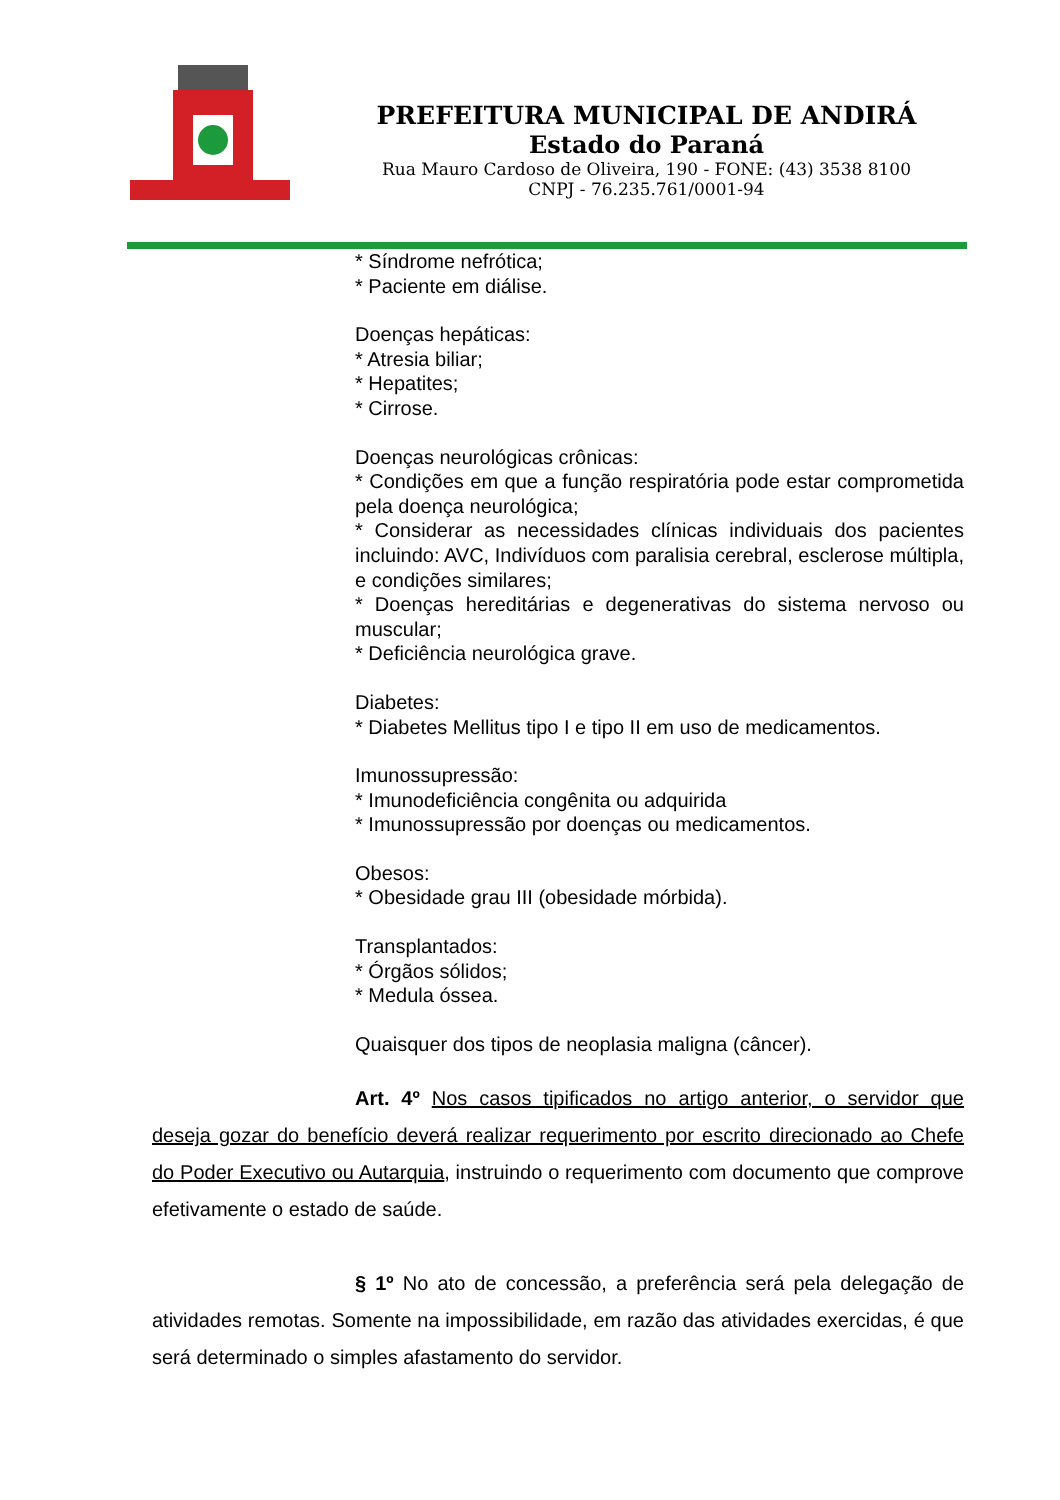PREFEITURA MUNICIPAL DE ANDIRÁ
Estado do Paraná
Rua Mauro Cardoso de Oliveira, 190 - FONE: (43) 3538 8100
CNPJ - 76.235.761/0001-94
* Síndrome nefrótica;
* Paciente em diálise.
Doenças hepáticas:
* Atresia biliar;
* Hepatites;
* Cirrose.
Doenças neurológicas crônicas:
* Condições em que a função respiratória pode estar comprometida pela doença neurológica;
* Considerar as necessidades clínicas individuais dos pacientes incluindo: AVC, Indivíduos com paralisia cerebral, esclerose múltipla, e condições similares;
* Doenças hereditárias e degenerativas do sistema nervoso ou muscular;
* Deficiência neurológica grave.
Diabetes:
* Diabetes Mellitus tipo I e tipo II em uso de medicamentos.
Imunossupressão:
* Imunodeficiência congênita ou adquirida
* Imunossupressão por doenças ou medicamentos.
Obesos:
* Obesidade grau III (obesidade mórbida).
Transplantados:
* Órgãos sólidos;
* Medula óssea.
Quaisquer dos tipos de neoplasia maligna (câncer).
Art. 4º Nos casos tipificados no artigo anterior, o servidor que deseja gozar do benefício deverá realizar requerimento por escrito direcionado ao Chefe do Poder Executivo ou Autarquia, instruindo o requerimento com documento que comprove efetivamente o estado de saúde.
§ 1º No ato de concessão, a preferência será pela delegação de atividades remotas. Somente na impossibilidade, em razão das atividades exercidas, é que será determinado o simples afastamento do servidor.